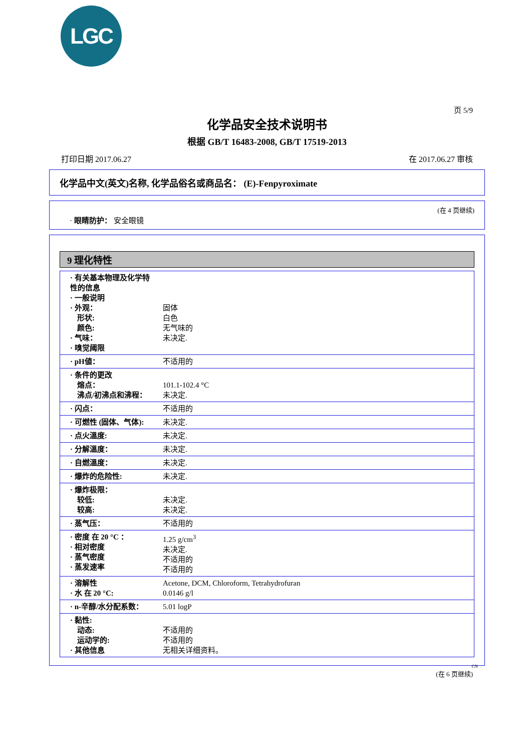LGC
页 5/9
化学品安全技术说明书
根据 GB/T 16483-2008, GB/T 17519-2013
打印日期 2017.06.27 在 2017.06.27 审核
化学品中文(英文)名称, 化学品俗名或商品名： (E)-Fenpyroximate
(在 4 页继续)
· 眼睛防护： 安全眼镜
9 理化特性
| · 有关基本物理及化学特性的信息 · 一般说明 · 外观： 形状: 颜色: · 气味： · 嗅觉阈限 | 固体 白色 无气味的 未决定. |
| · pH値： | 不适用的 |
| · 条件的更改 熔点： 沸点/初沸点和沸程： | 101.1-102.4 °C 未决定. |
| · 闪点： | 不适用的 |
| · 可燃性 (固体、气体): | 未决定. |
| · 点火溫度: | 未决定. |
| · 分解溫度： | 未决定. |
| · 自燃溫度： | 未决定. |
| · 爆炸的危险性: | 未决定. |
| · 爆炸极限： 较低: 较高: | 未决定. 未决定. |
| · 蒸气压： | 不适用的 |
| · 密度 在 20 °C ： · 相对密度 · 蒸气密度 · 蒸发速率 | 1.25 g/cm<sup>3</sup> 未决定. 不适用的 不适用的 |
| · 溶解性 · 水 在 20 °C: | Acetone, DCM, Chloroform, Tetrahydrofuran 0.0146 g/l |
| · n-辛醇/水分配系数： | 5.01 logP |
| · 黏性: 动态: 运动学的: · 其他信息 | 不适用的 不适用的 无相关详细资料。 |
CN
(在 6 页继续)